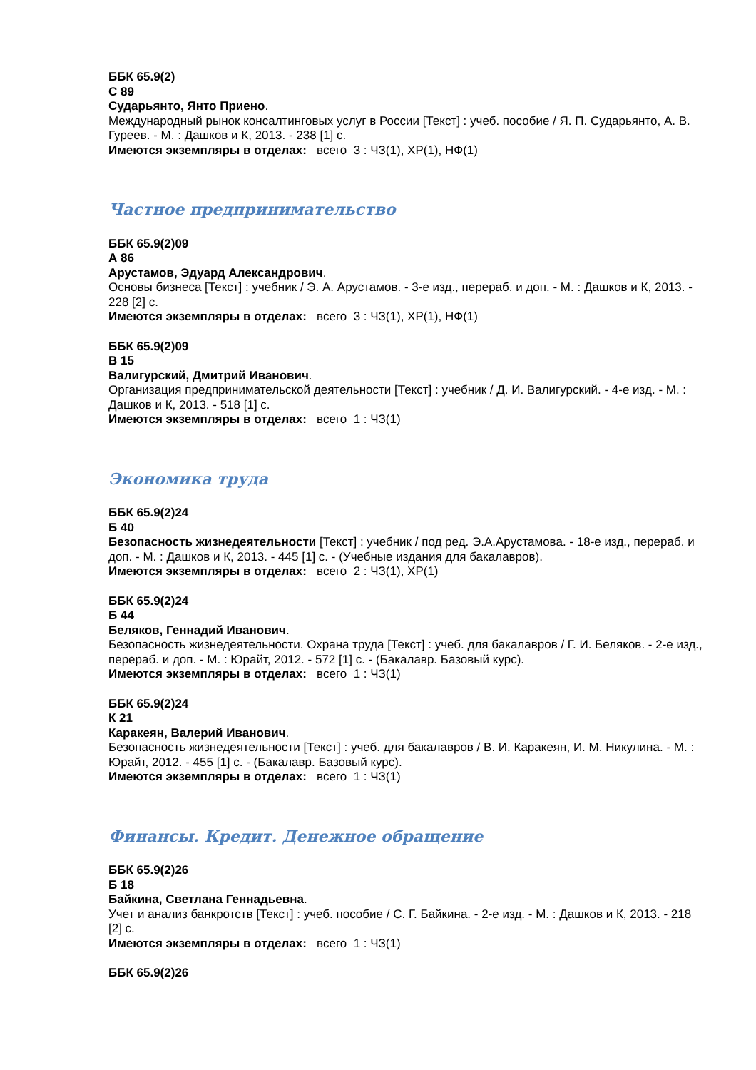ББК 65.9(2)
С 89
Сударьянто, Янто Приено.
Международный рынок консалтинговых услуг в России [Текст] : учеб. пособие / Я. П. Сударьянто, А. В. Гуреев. - М. : Дашков и К, 2013. - 238 [1] с.
Имеются экземпляры в отделах: всего 3 : ЧЗ(1), ХР(1), НФ(1)
Частное предпринимательство
ББК 65.9(2)09
А 86
Арустамов, Эдуард Александрович.
Основы бизнеса [Текст] : учебник / Э. А. Арустамов. - 3-е изд., перераб. и доп. - М. : Дашков и К, 2013. - 228 [2] с.
Имеются экземпляры в отделах: всего 3 : ЧЗ(1), ХР(1), НФ(1)
ББК 65.9(2)09
В 15
Валигурский, Дмитрий Иванович.
Организация предпринимательской деятельности [Текст] : учебник / Д. И. Валигурский. - 4-е изд. - М. : Дашков и К, 2013. - 518 [1] с.
Имеются экземпляры в отделах: всего 1 : ЧЗ(1)
Экономика труда
ББК 65.9(2)24
Б 40
Безопасность жизнедеятельности [Текст] : учебник / под ред. Э.А.Арустамова. - 18-е изд., перераб. и доп. - М. : Дашков и К, 2013. - 445 [1] с. - (Учебные издания для бакалавров).
Имеются экземпляры в отделах: всего 2 : ЧЗ(1), ХР(1)
ББК 65.9(2)24
Б 44
Беляков, Геннадий Иванович.
Безопасность жизнедеятельности. Охрана труда [Текст] : учеб. для бакалавров / Г. И. Беляков. - 2-е изд., перераб. и доп. - М. : Юрайт, 2012. - 572 [1] с. - (Бакалавр. Базовый курс).
Имеются экземпляры в отделах: всего 1 : ЧЗ(1)
ББК 65.9(2)24
К 21
Каракеян, Валерий Иванович.
Безопасность жизнедеятельности [Текст] : учеб. для бакалавров / В. И. Каракеян, И. М. Никулина. - М. : Юрайт, 2012. - 455 [1] с. - (Бакалавр. Базовый курс).
Имеются экземпляры в отделах: всего 1 : ЧЗ(1)
Финансы. Кредит. Денежное обращение
ББК 65.9(2)26
Б 18
Байкина, Светлана Геннадьевна.
Учет и анализ банкротств [Текст] : учеб. пособие / С. Г. Байкина. - 2-е изд. - М. : Дашков и К, 2013. - 218 [2] с.
Имеются экземпляры в отделах: всего 1 : ЧЗ(1)
ББК 65.9(2)26